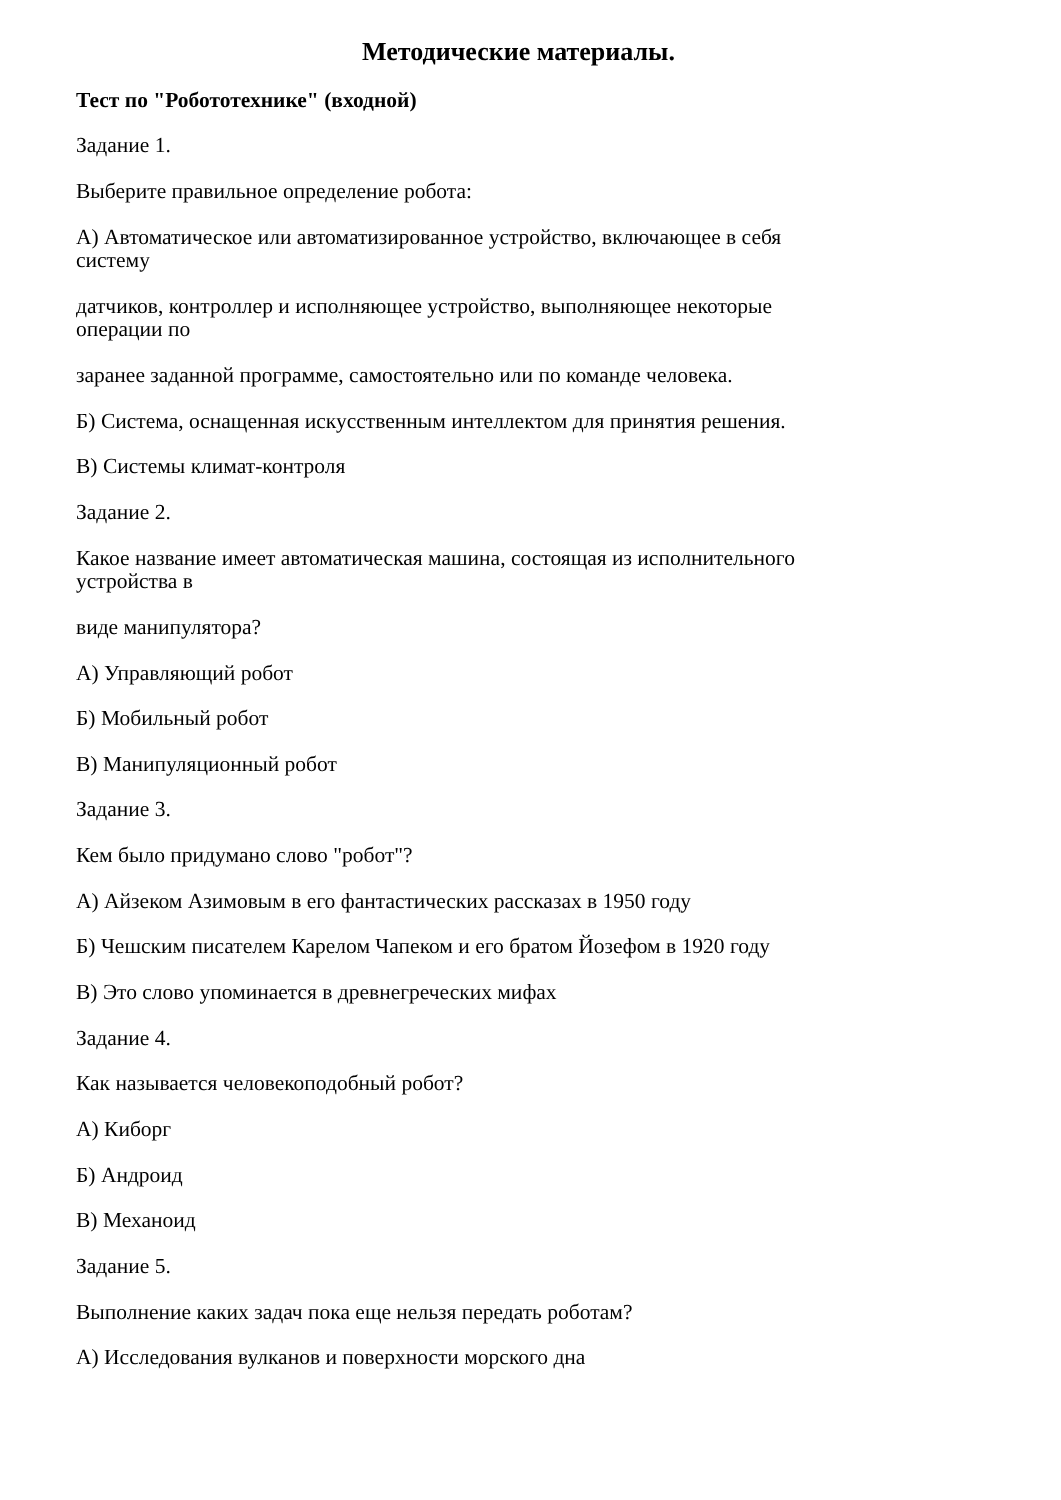Методические материалы.
Тест по "Робототехнике" (входной)
Задание 1.
Выберите правильное определение робота:
А) Автоматическое или автоматизированное устройство, включающее в себя
систему
датчиков, контроллер и исполняющее устройство, выполняющее некоторые
операции по
заранее заданной программе, самостоятельно или по команде человека.
Б) Система, оснащенная искусственным интеллектом для принятия решения.
В) Системы климат-контроля
Задание 2.
Какое название имеет автоматическая машина, состоящая из исполнительного
устройства в
виде манипулятора?
А) Управляющий робот
Б) Мобильный робот
В) Манипуляционный робот
Задание 3.
Кем было придумано слово "робот"?
А) Айзеком Азимовым в его фантастических рассказах в 1950 году
Б) Чешским писателем Карелом Чапеком и его братом Йозефом в 1920 году
В) Это слово упоминается в древнегреческих мифах
Задание 4.
Как называется человекоподобный робот?
А) Киборг
Б) Андроид
В) Механоид
Задание 5.
Выполнение каких задач пока еще нельзя передать роботам?
А) Исследования вулканов и поверхности морского дна